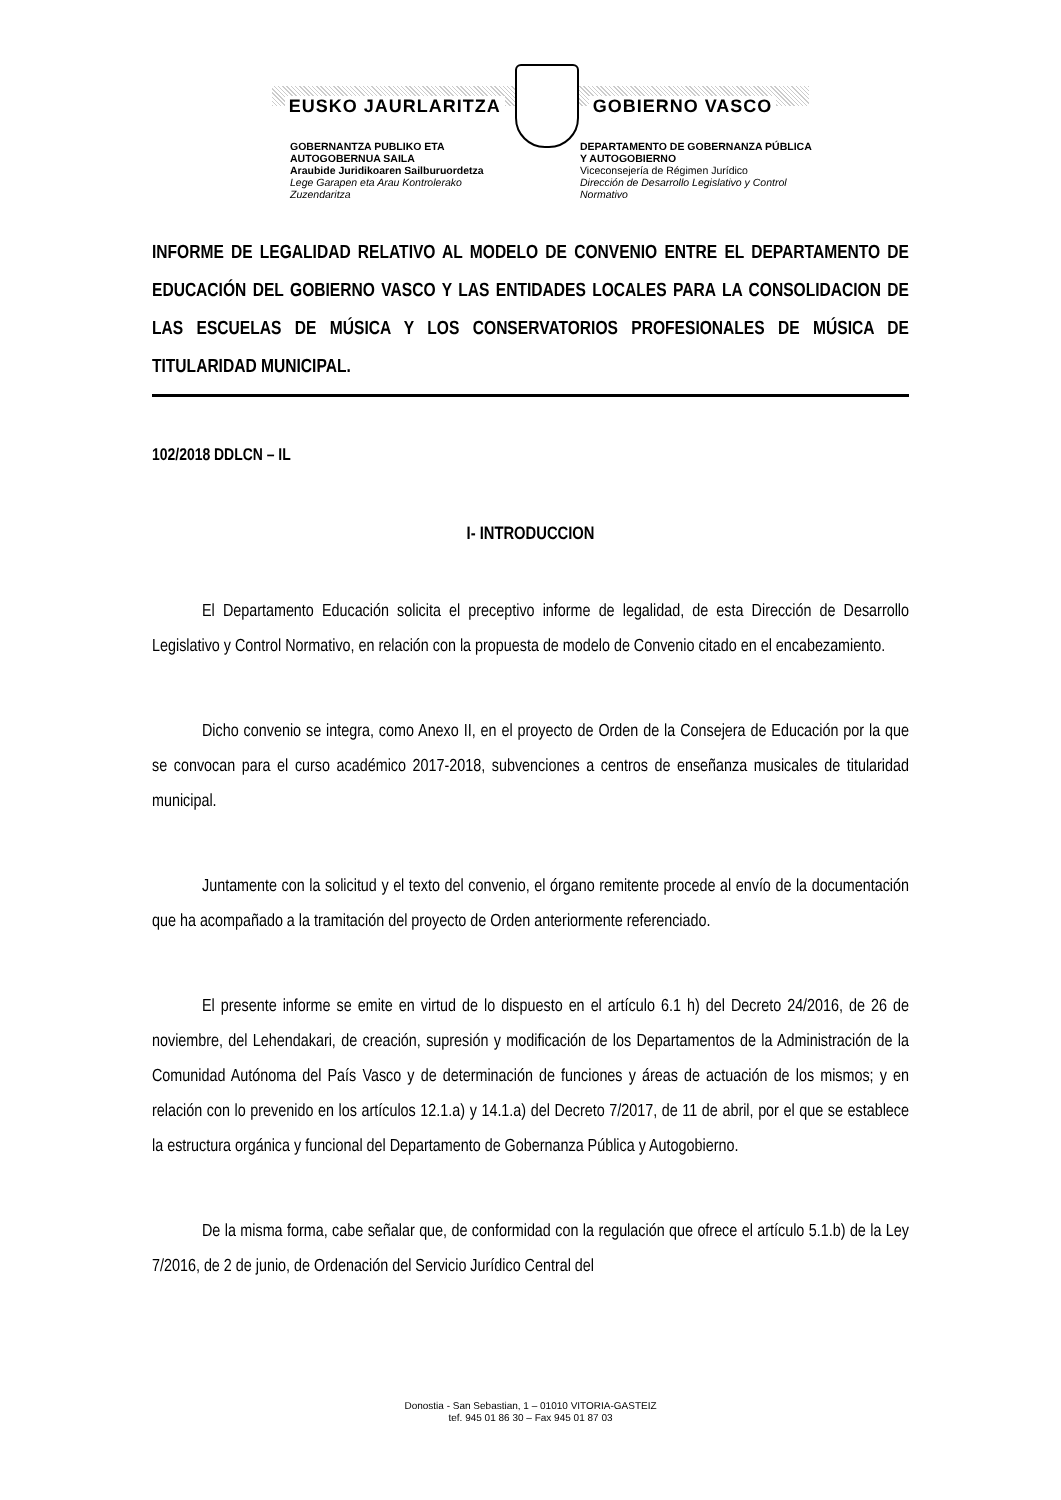EUSKO JAURLARITZA GOBIERNO VASCO
GOBERNANTZA PUBLIKO ETA AUTOGOBERNUA SAILA
Araubide Juridikoaren Sailburuordetza
Lege Garapen eta Arau Kontrolerako Zuzendaritza
DEPARTAMENTO DE GOBERNANZA PÚBLICA Y AUTOGOBIERNO
Viceconsejería de Régimen Jurídico
Dirección de Desarrollo Legislativo y Control Normativo
INFORME DE LEGALIDAD RELATIVO AL MODELO DE CONVENIO ENTRE EL DEPARTAMENTO DE EDUCACIÓN DEL GOBIERNO VASCO Y LAS ENTIDADES LOCALES PARA LA CONSOLIDACION DE LAS ESCUELAS DE MÚSICA Y LOS CONSERVATORIOS PROFESIONALES DE MÚSICA DE TITULARIDAD MUNICIPAL.
102/2018 DDLCN – IL
I- INTRODUCCION
El Departamento Educación solicita el preceptivo informe de legalidad, de esta Dirección de Desarrollo Legislativo y Control Normativo, en relación con la propuesta de modelo de Convenio citado en el encabezamiento.
Dicho convenio se integra, como Anexo II, en el proyecto de Orden de la Consejera de Educación por la que se convocan para el curso académico 2017-2018, subvenciones a centros de enseñanza musicales de titularidad municipal.
Juntamente con la solicitud y el texto del convenio, el órgano remitente procede al envío de la documentación que ha acompañado a la tramitación del proyecto de Orden anteriormente referenciado.
El presente informe se emite en virtud de lo dispuesto en el artículo 6.1 h) del Decreto 24/2016, de 26 de noviembre, del Lehendakari, de creación, supresión y modificación de los Departamentos de la Administración de la Comunidad Autónoma del País Vasco y de determinación de funciones y áreas de actuación de los mismos; y en relación con lo prevenido en los artículos 12.1.a) y 14.1.a) del Decreto 7/2017, de 11 de abril, por el que se establece la estructura orgánica y funcional del Departamento de Gobernanza Pública y Autogobierno.
De la misma forma, cabe señalar que, de conformidad con la regulación que ofrece el artículo 5.1.b) de la Ley 7/2016, de 2 de junio, de Ordenación del Servicio Jurídico Central del
Donostia - San Sebastian, 1 – 01010 VITORIA-GASTEIZ
tef. 945 01 86 30 – Fax 945 01 87 03